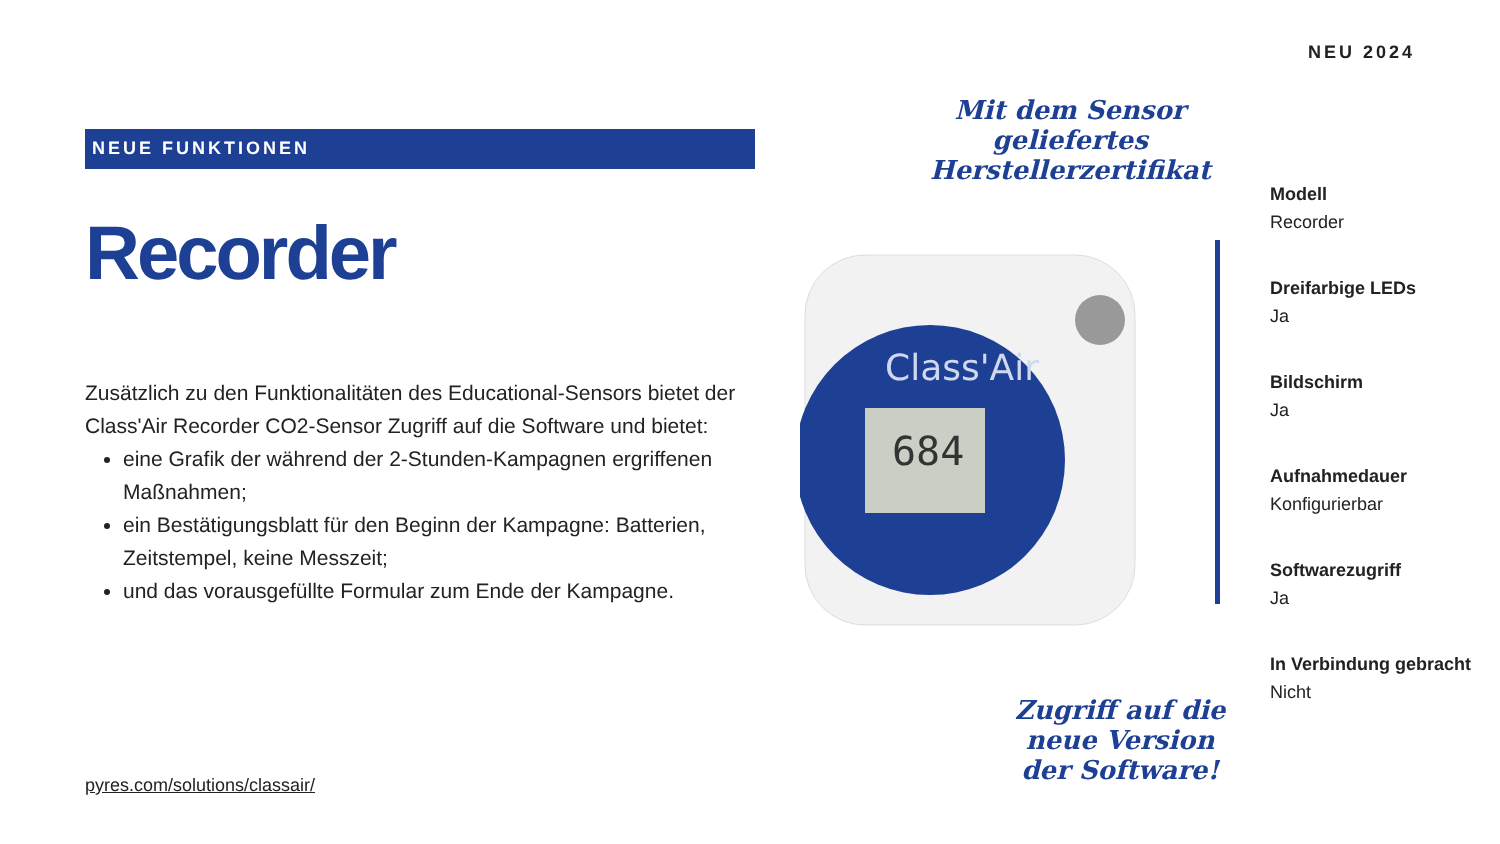NEU 2024
NEUE FUNKTIONEN
Recorder
Zusätzlich zu den Funktionalitäten des Educational-Sensors bietet der Class'Air Recorder CO2-Sensor Zugriff auf die Software und bietet:
eine Grafik der während der 2-Stunden-Kampagnen ergriffenen Maßnahmen;
ein Bestätigungsblatt für den Beginn der Kampagne: Batterien, Zeitstempel, keine Messzeit;
und das vorausgefüllte Formular zum Ende der Kampagne.
pyres.com/solutions/classair/
Mit dem Sensor geliefertes Herstellerzertifikat
Class'Air
684
Zugriff auf die neue Version der Software!
Modell
Recorder
Dreifarbige LEDs
Ja
Bildschirm
Ja
Aufnahmedauer
Konfigurierbar
Softwarezugriff
Ja
In Verbindung gebracht
Nicht